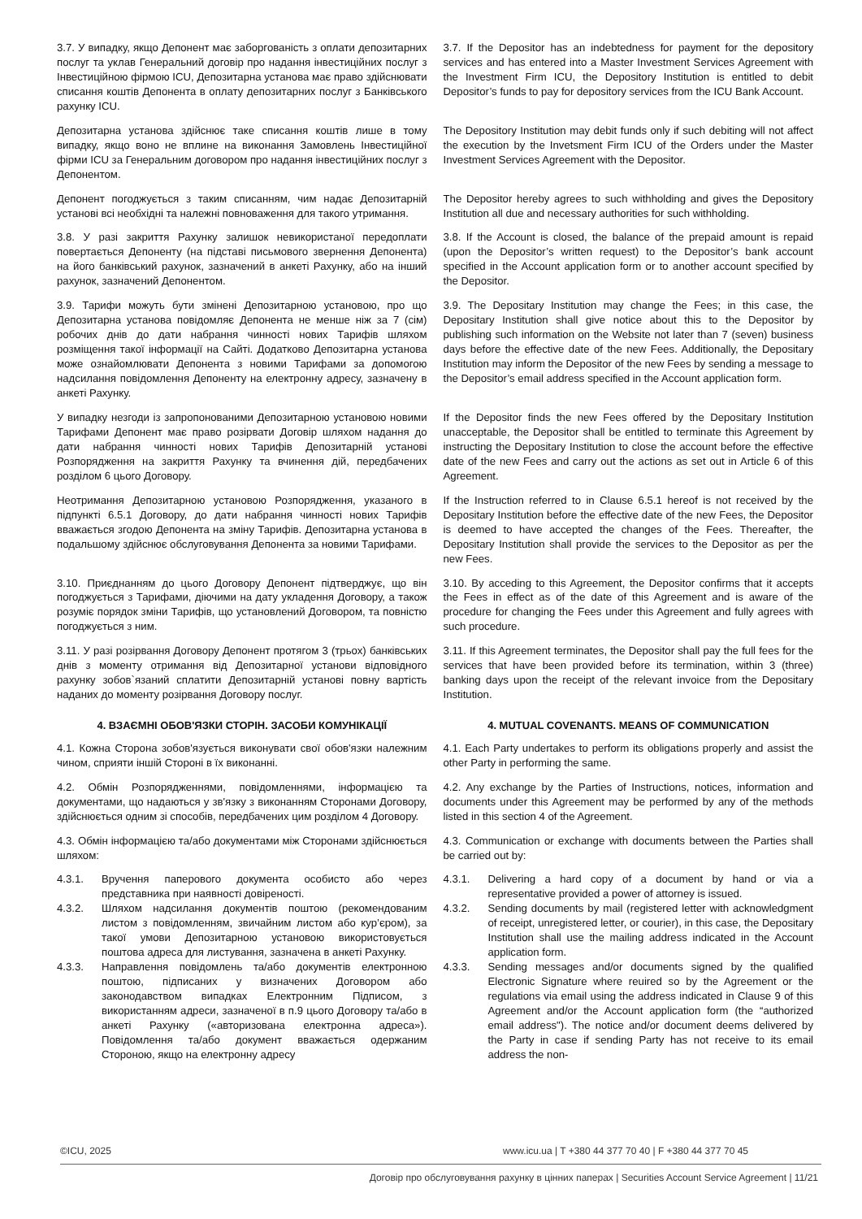3.7. У випадку, якщо Депонент має заборгованість з оплати депозитарних послуг та уклав Генеральний договір про надання інвестиційних послуг з Інвестиційною фірмою ICU, Депозитарна установа має право здійснювати списання коштів Депонента в оплату депозитарних послуг з Банківського рахунку ICU.
3.7. If the Depositor has an indebtedness for payment for the depository services and has entered into a Master Investment Services Agreement with the Investment Firm ICU, the Depository Institution is entitled to debit Depositor’s funds to pay for depository services from the ICU Bank Account.
Депозитарна установа здійснює таке списання коштів лише в тому випадку, якщо воно не вплине на виконання Замовлень Інвестиційної фірми ICU за Генеральним договором про надання інвестиційних послуг з Депонентом.
The Depository Institution may debit funds only if such debiting will not affect the execution by the Invetsment Firm ICU of the Orders under the Master Investment Services Agreement with the Depositor.
Депонент погоджується з таким списанням, чим надає Депозитарній установі всі необхідні та належні повноваження для такого утримання.
The Depositor hereby agrees to such withholding and gives the Depository Institution all due and necessary authorities for such withholding.
3.8. У разі закриття Рахунку залишок невикористаної передоплати повертається Депоненту (на підставі письмового звернення Депонента) на його банківський рахунок, зазначений в анкеті Рахунку, або на інший рахунок, зазначений Депонентом.
3.8. If the Account is closed, the balance of the prepaid amount is repaid (upon the Depositor’s written request) to the Depositor’s bank account specified in the Account application form or to another account specified by the Depositor.
3.9. Тарифи можуть бути змінені Депозитарною установою, про що Депозитарна установа повідомляє Депонента не менше ніж за 7 (сім) робочих днів до дати набрання чинності нових Тарифів шляхом розміщення такої інформації на Сайті. Додатково Депозитарна установа може ознайомлювати Депонента з новими Тарифами за допомогою надсилання повідомлення Депоненту на електронну адресу, зазначену в анкеті Рахунку.
3.9. The Depositary Institution may change the Fees; in this case, the Depositary Institution shall give notice about this to the Depositor by publishing such information on the Website not later than 7 (seven) business days before the effective date of the new Fees. Additionally, the Depositary Institution may inform the Depositor of the new Fees by sending a message to the Depositor’s email address specified in the Account application form.
У випадку незгоди із запропонованими Депозитарною установою новими Тарифами Депонент має право розірвати Договір шляхом надання до дати набрання чинності нових Тарифів Депозитарній установі Розпорядження на закриття Рахунку та вчинення дій, передбачених розділом 6 цього Договору.
If the Depositor finds the new Fees offered by the Depositary Institution unacceptable, the Depositor shall be entitled to terminate this Agreement by instructing the Depositary Institution to close the account before the effective date of the new Fees and carry out the actions as set out in Article 6 of this Agreement.
Неотримання Депозитарною установою Розпорядження, указаного в підпункті 6.5.1 Договору, до дати набрання чинності нових Тарифів вважається згодою Депонента на зміну Тарифів. Депозитарна установа в подальшому здійснює обслуговування Депонента за новими Тарифами.
If the Instruction referred to in Clause 6.5.1 hereof is not received by the Depositary Institution before the effective date of the new Fees, the Depositor is deemed to have accepted the changes of the Fees. Thereafter, the Depositary Institution shall provide the services to the Depositor as per the new Fees.
3.10. Приєднанням до цього Договору Депонент підтверджує, що він погоджується з Тарифами, діючими на дату укладення Договору, а також розуміє порядок зміни Тарифів, що установлений Договором, та повністю погоджується з ним.
3.10. By acceding to this Agreement, the Depositor confirms that it accepts the Fees in effect as of the date of this Agreement and is aware of the procedure for changing the Fees under this Agreement and fully agrees with such procedure.
3.11. У разі розірвання Договору Депонент протягом 3 (трьох) банківських днів з моменту отримання від Депозитарної установи відповідного рахунку зобов`язаний сплатити Депозитарній установі повну вартість наданих до моменту розірвання Договору послуг.
3.11. If this Agreement terminates, the Depositor shall pay the full fees for the services that have been provided before its termination, within 3 (three) banking days upon the receipt of the relevant invoice from the Depositary Institution.
4. ВЗАЄМНІ ОБОВ'ЯЗКИ СТОРІН. ЗАСОБИ КОМУНІКАЦІЇ
4. MUTUAL COVENANTS. MEANS OF COMMUNICATION
4.1. Кожна Сторона зобов'язується виконувати свої обов'язки належним чином, сприяти іншій Стороні в їх виконанні.
4.1. Each Party undertakes to perform its obligations properly and assist the other Party in performing the same.
4.2. Обмін Розпорядженнями, повідомленнями, інформацією та документами, що надаються у зв'язку з виконанням Сторонами Договору, здійснюється одним зі способів, передбачених цим розділом 4 Договору.
4.2. Any exchange by the Parties of Instructions, notices, information and documents under this Agreement may be performed by any of the methods listed in this section 4 of the Agreement.
4.3. Обмін інформацією та/або документами між Сторонами здійснюється шляхом:
4.3. Communication or exchange with documents between the Parties shall be carried out by:
4.3.1. Вручення паперового документа особисто або через представника при наявності довіреності.
4.3.1. Delivering a hard copy of a document by hand or via a representative provided a power of attorney is issued.
4.3.2. Шляхом надсилання документів поштою (рекомендованим листом з повідомленням, звичайним листом або кур’єром), за такої умови Депозитарною установою використовується поштова адреса для листування, зазначена в анкеті Рахунку.
4.3.2. Sending documents by mail (registered letter with acknowledgment of receipt, unregistered letter, or courier), in this case, the Depositary Institution shall use the mailing address indicated in the Account application form.
4.3.3. Направлення повідомлень та/або документів електронною поштою, підписаних у визначених Договором або законодавством випадках Електронним Підписом, з використанням адреси, зазначеної в п.9 цього Договору та/або в анкеті Рахунку («авторизована електронна адреса»). Повідомлення та/або документ вважається одержаним Стороною, якщо на електронну адресу
4.3.3. Sending messages and/or documents signed by the qualified Electronic Signature where reuired so by the Agreement or the regulations via email using the address indicated in Clause 9 of this Agreement and/or the Account application form (the “authorized email address"). The notice and/or document deems delivered by the Party in case if sending Party has not receive to its email address the non-
©ICU, 2025 www.icu.ua | T +380 44 377 70 40 | F +380 44 377 70 45
Договір про обслуговування рахунку в цінних паперах | Securities Account Service Agreement | 11/21